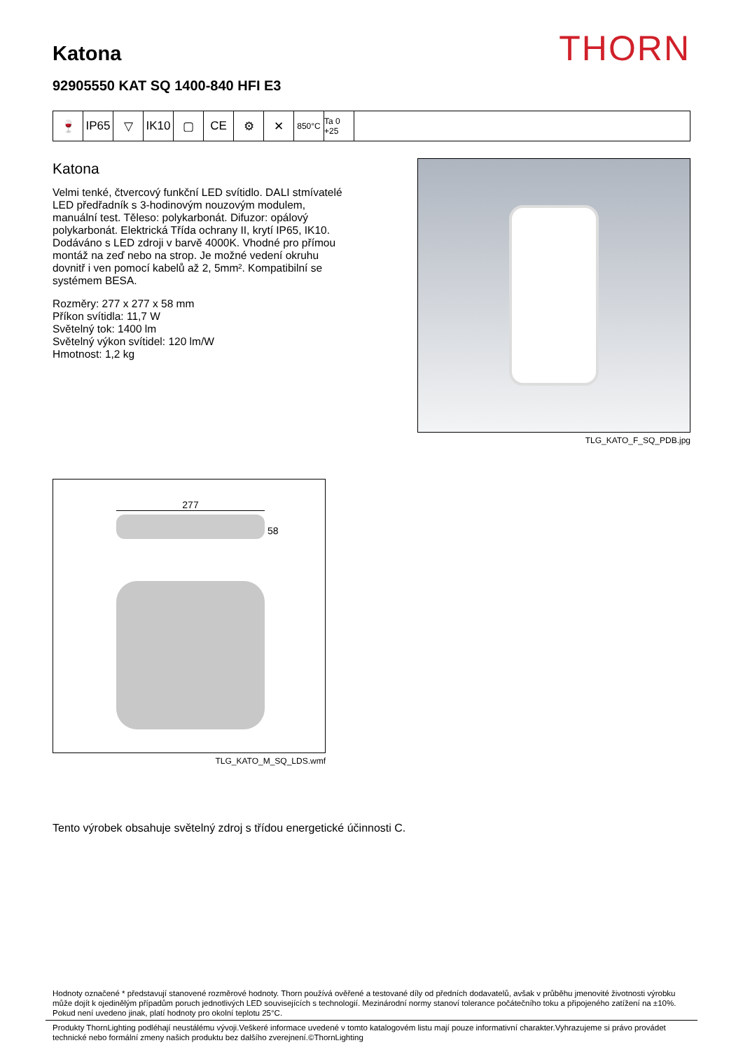THORN
Katona
92905550 KAT SQ 1400-840 HFI E3
🍷 IP65 ▽ IK10 ▢ CE ⚙ ✕
850°C Ta 0 +25
Katona
Velmi tenké, čtvercový funkční LED svítidlo. DALI stmívatelé LED předřadník s 3-hodinovým nouzovým modulem, manuální test. Těleso: polykarbonát. Difuzor: opálový polykarbonát. Elektrická Třída ochrany II, krytí IP65, IK10. Dodáváno s LED zdroji v barvě 4000K. Vhodné pro přímou montáž na zeď nebo na strop. Je možné vedení okruhu dovnitř i ven pomocí kabelů až 2, 5mm². Kompatibilní se systémem BESA.
Rozměry: 277 x 277 x 58 mm
Příkon svítidla: 11,7 W
Světelný tok: 1400 lm
Světelný výkon svítidel: 120 lm/W
Hmotnost: 1,2 kg
TLG_KATO_F_SQ_PDB.jpg
277
58
TLG_KATO_M_SQ_LDS.wmf
Tento výrobek obsahuje světelný zdroj s třídou energetické účinnosti C.
Hodnoty označené * představují stanovené rozměrové hodnoty. Thorn používá ověřené a testované díly od předních dodavatelů, avšak v průběhu jmenovité životnosti výrobku může dojít k ojedinělým případům poruch jednotlivých LED souvisejících s technologií. Mezinárodní normy stanoví tolerance počátečního toku a připojeného zatížení na ±10%. Pokud není uvedeno jinak, platí hodnoty pro okolní teplotu 25°C.
Produkty ThornLighting podléhají neustálému vývoji.Veškeré informace uvedené v tomto katalogovém listu mají pouze informativní charakter.Vyhrazujeme si právo provádet technické nebo formální zmeny našich produktu bez dalšího zverejnení.©ThornLighting